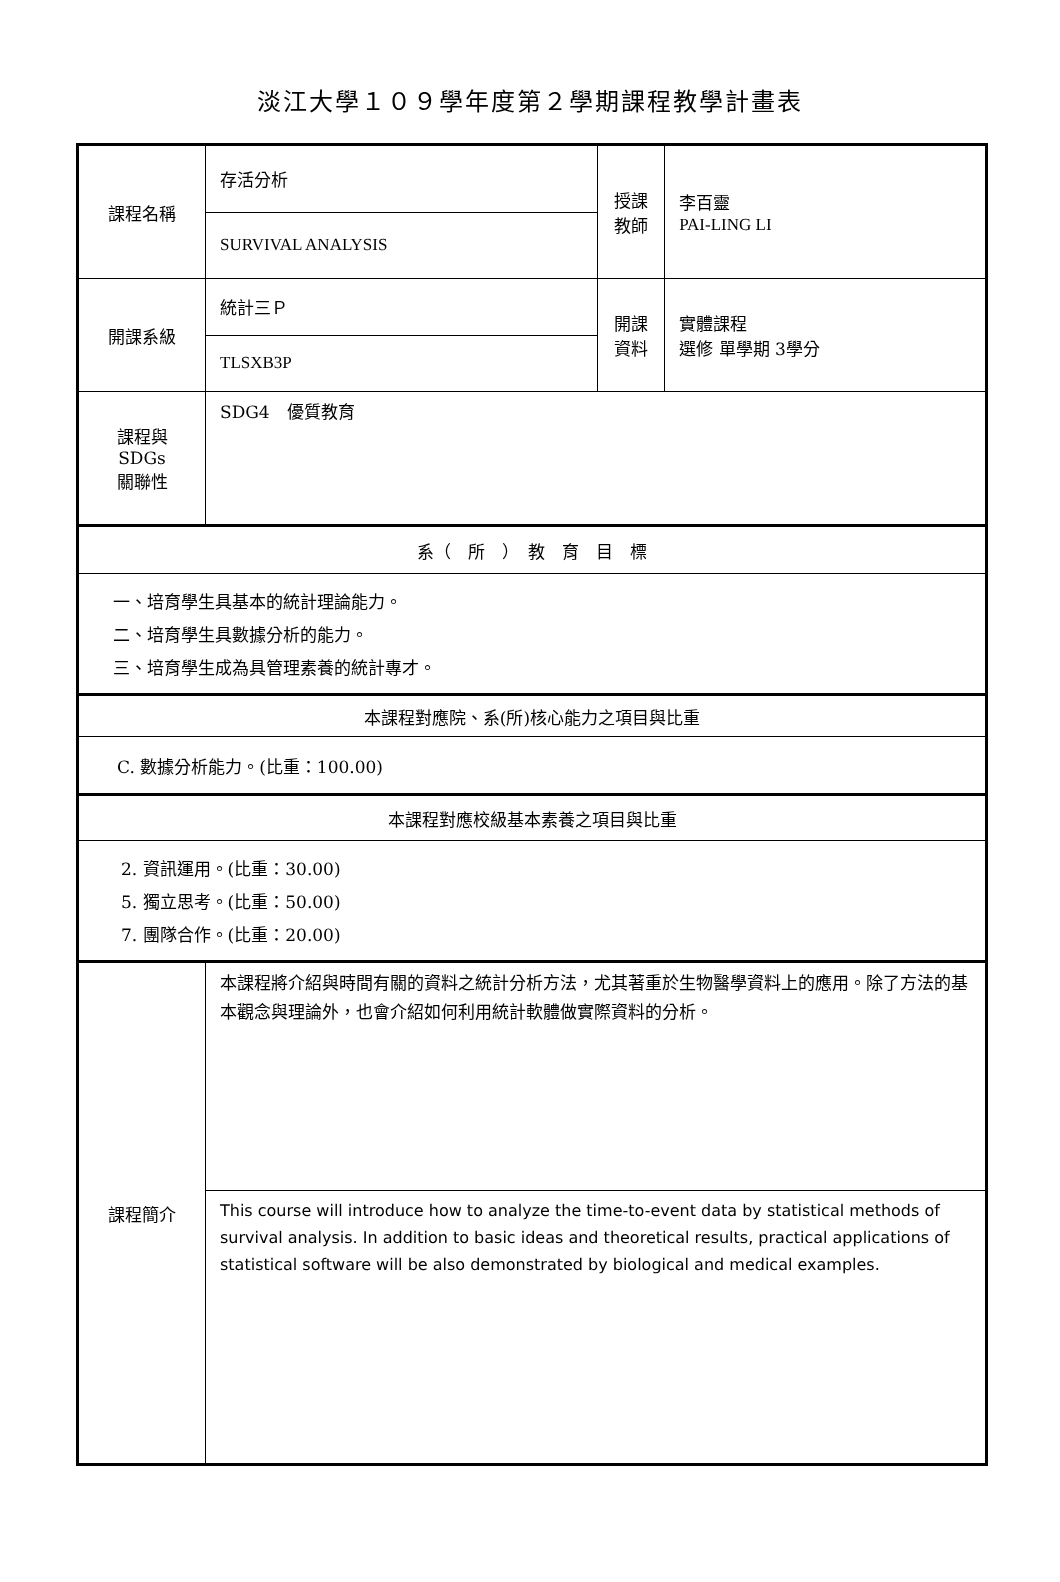淡江大學１０９學年度第２學期課程教學計畫表
| 課程名稱 | 存活分析 | 授課 教師 | 李百靈 PAI-LING LI |
| | SURVIVAL ANALYSIS | | |
| 開課系級 | 統計三Ｐ | 開課 資料 | 實體課程 選修 單學期 3學分 |
| | TLSXB3P | | |
| 課程與SDGs 關聯性 | SDG4 優質教育 | | |
| 系（ 所 ） 教 育 目 標 | | | |
| 一、培育學生具基本的統計理論能力。 二、培育學生具數據分析的能力。 三、培育學生成為具管理素養的統計專才。 | | | |
| 本課程對應院、系(所)核心能力之項目與比重 | | | |
| C. 數據分析能力。(比重：100.00) | | | |
| 本課程對應校級基本素養之項目與比重 | | | |
| 2. 資訊運用。(比重：30.00) 5. 獨立思考。(比重：50.00) 7. 團隊合作。(比重：20.00) | | | |
| 課程簡介 | 本課程將介紹與時間有關的資料之統計分析方法，尤其著重於生物醫學資料上的應用。除了方法的基本觀念與理論外，也會介紹如何利用統計軟體做實際資料的分析。 | | |
| | This course will introduce how to analyze the time-to-event data by statistical methods of survival analysis. In addition to basic ideas and theoretical results, practical applications of statistical software will be also demonstrated by biological and medical examples. | | |